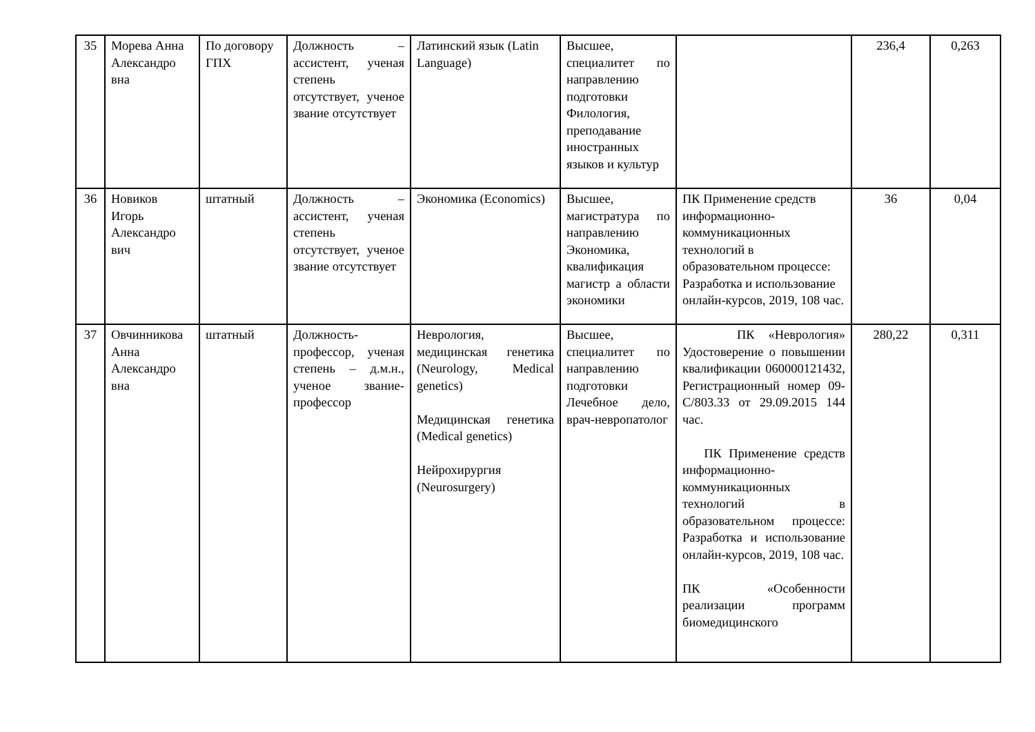| 35 | Морева Анна Александро вна | По договору ГПХ | Должность – ассистент, ученая степень отсутствует, ученое звание отсутствует | Латинский язык (Latin Language) | Высшее, специалитет по направлению подготовки Филология, преподавание иностранных языков и культур | | 236,4 | 0,263 |
| 36 | Новиков Игорь Александро вич | штатный | Должность – ассистент, ученая степень отсутствует, ученое звание отсутствует | Экономика (Economics) | Высшее, магистратура по направлению Экономика, квалификация магистр а области экономики | ПК Применение средств информационно-коммуникационных технологий в образовательном процессе: Разработка и использование онлайн-курсов, 2019, 108 час. | 36 | 0,04 |
| 37 | Овчинникова Анна Александро вна | штатный | Должность-профессор, ученая степень – д.м.н., ученое звание-профессор | Неврология, медицинская генетика (Neurology, Medical genetics) Медицинская генетика (Medical genetics) Нейрохирургия (Neurosurgery) | Высшее, специалитет по направлению подготовки Лечебное дело, врач-невропатолог | ПК «Неврология» Удостоверение о повышении квалификации 060000121432, Регистрационный номер 09-С/803.33 от 29.09.2015 144 час. ПК Применение средств информационно-коммуникационных технологий в образовательном процессе: Разработка и использование онлайн-курсов, 2019, 108 час. ПК «Особенности реализации программ биомедицинского | 280,22 | 0,311 |